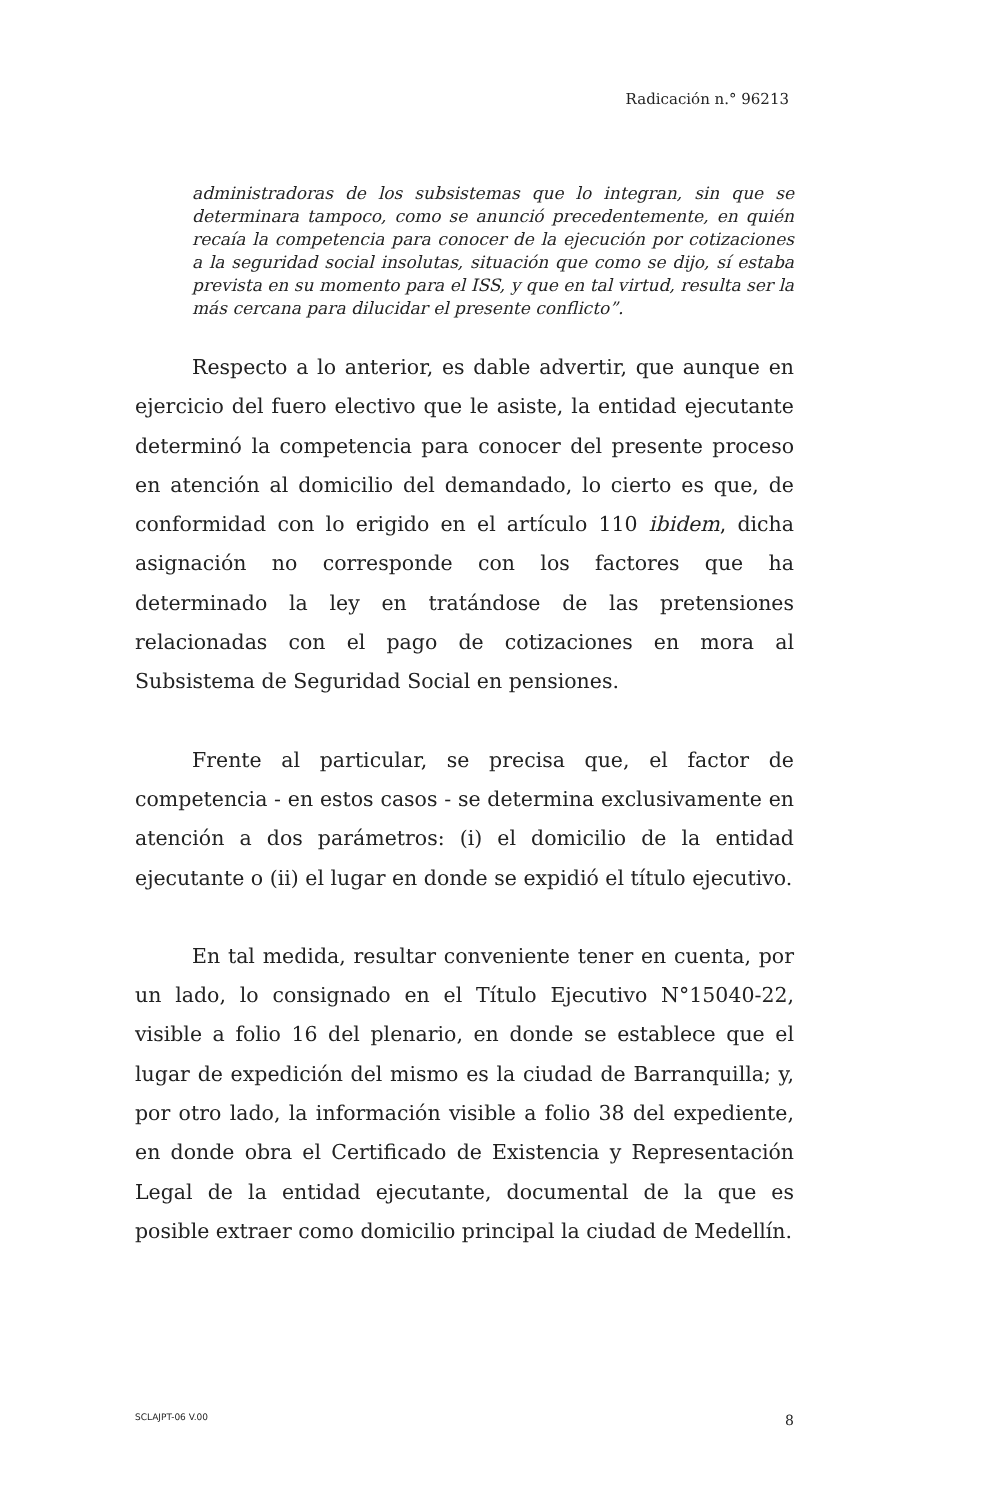Radicación n.° 96213
administradoras de los subsistemas que lo integran, sin que se determinara tampoco, como se anunció precedentemente, en quién recaía la competencia para conocer de la ejecución por cotizaciones a la seguridad social insolutas, situación que como se dijo, sí estaba prevista en su momento para el ISS, y que en tal virtud, resulta ser la más cercana para dilucidar el presente conflicto”.
Respecto a lo anterior, es dable advertir, que aunque en ejercicio del fuero electivo que le asiste, la entidad ejecutante determinó la competencia para conocer del presente proceso en atención al domicilio del demandado, lo cierto es que, de conformidad con lo erigido en el artículo 110 ibidem, dicha asignación no corresponde con los factores que ha determinado la ley en tratándose de las pretensiones relacionadas con el pago de cotizaciones en mora al Subsistema de Seguridad Social en pensiones.
Frente al particular, se precisa que, el factor de competencia - en estos casos - se determina exclusivamente en atención a dos parámetros: (i) el domicilio de la entidad ejecutante o (ii) el lugar en donde se expidió el título ejecutivo.
En tal medida, resultar conveniente tener en cuenta, por un lado, lo consignado en el Título Ejecutivo N°15040-22, visible a folio 16 del plenario, en donde se establece que el lugar de expedición del mismo es la ciudad de Barranquilla; y, por otro lado, la información visible a folio 38 del expediente, en donde obra el Certificado de Existencia y Representación Legal de la entidad ejecutante, documental de la que es posible extraer como domicilio principal la ciudad de Medellín.
SCLAJPT-06 V.00 8